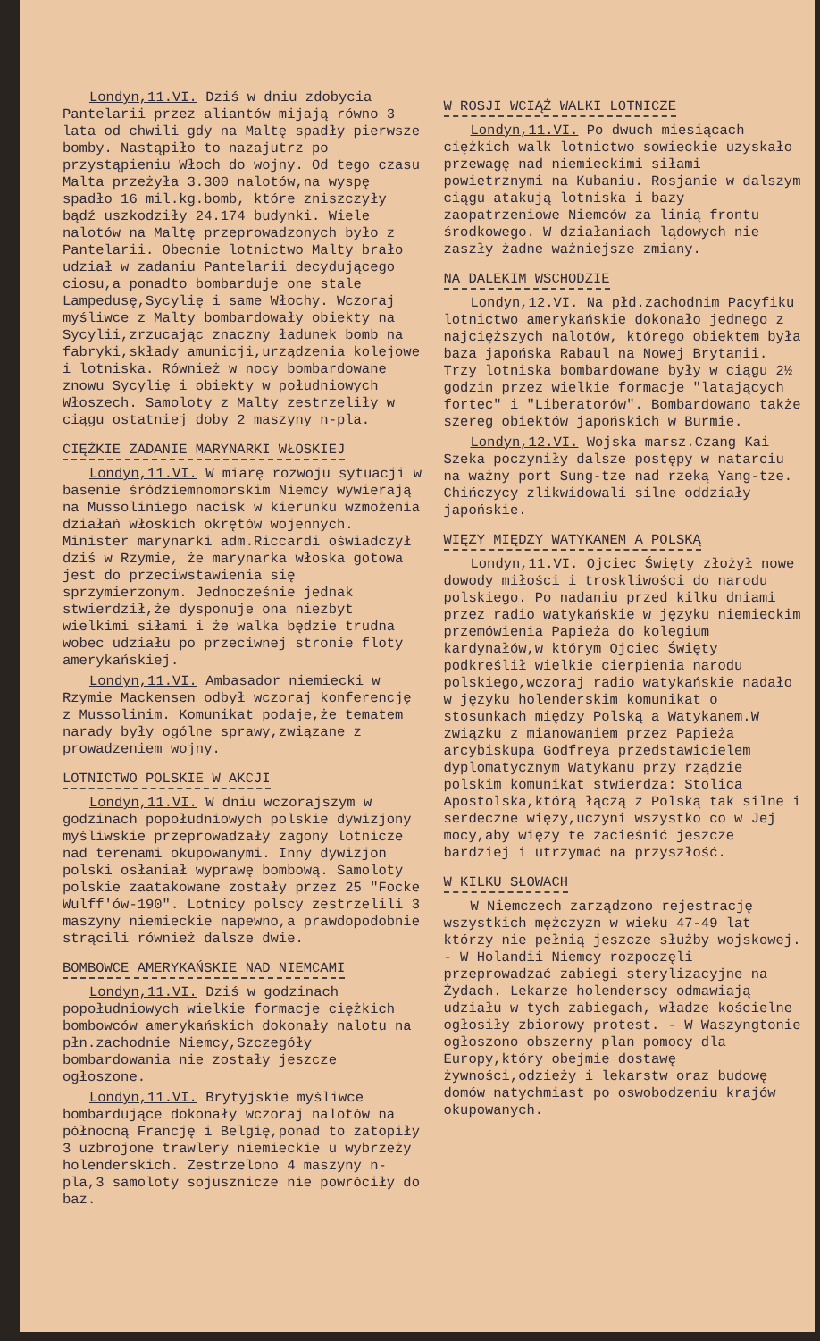Londyn,11.VI. Dziś w dniu zdobycia Pantelarii przez aliantów mijają równo 3 lata od chwili gdy na Maltę spadły pierwsze bomby. Nastąpiło to nazajutrz po przystąpieniu Włoch do wojny. Od tego czasu Malta przeżyła 3.300 nalotów,na wyspę spadło 16 mil.kg.bomb, które zniszczyły bądź uszkodziły 24.174 budynki. Wiele nalotów na Maltę przeprowadzonych było z Pantelarii. Obecnie lotnictwo Malty brało udział w zadaniu Pantelarii decydującego ciosu,a ponadto bombarduje one stale Lampedusę,Sycylię i same Włochy. Wczoraj myśliwce z Malty bombardowały obiekty na Sycylii,zrzucając znaczny ładunek bomb na fabryki,składy amunicji,urządzenia kolejowe i lotniska. Również w nocy bombardowane znowu Sycylię i obiekty w południowych Włoszech. Samoloty z Malty zestrzeliły w ciągu ostatniej doby 2 maszyny n-pla.
CIĘŻKIE ZADANIE MARYNARKI WŁOSKIEJ
Londyn,11.VI. W miarę rozwoju sytuacji w basenie śródziemnomorskim Niemcy wywierają na Mussoliniego nacisk w kierunku wzmożenia działań włoskich okrętów wojennych. Minister marynarki adm.Riccardi oświadczył dziś w Rzymie, że marynarka włoska gotowa jest do przeciwstawienia się sprzymierzonym. Jednocześnie jednak stwierdził,że dysponuje ona niezbyt wielkimi siłami i że walka będzie trudna wobec udziału po przeciwnej stronie floty amerykańskiej.
Londyn,11.VI. Ambasador niemiecki w Rzymie Mackensen odbył wczoraj konferencję z Mussolinim. Komunikat podaje,że tematem narady były ogólne sprawy,związane z prowadzeniem wojny.
LOTNICTWO POLSKIE W AKCJI
Londyn,11.VI. W dniu wczorajszym w godzinach popołudniowych polskie dywizjony myśliwskie przeprowadzały zagony lotnicze nad terenami okupowanymi. Inny dywizjon polski osłaniał wyprawę bombową. Samoloty polskie zaatakowane zostały przez 25 "Focke Wulff'ów-190". Lotnicy polscy zestrzelili 3 maszyny niemieckie napewno,a prawdopodobnie strącili również dalsze dwie.
BOMBOWCE AMERYKAŃSKIE NAD NIEMCAMI
Londyn,11.VI. Dziś w godzinach popołudniowych wielkie formacje ciężkich bombowców amerykańskich dokonały nalotu na płn.zachodnie Niemcy,Szczegóły bombardowania nie zostały jeszcze ogłoszone.
Londyn,11.VI. Brytyjskie myśliwce bombardujące dokonały wczoraj nalotów na północną Francję i Belgię,ponad to zatopiły 3 uzbrojone trawlery niemieckie u wybrzeży holenderskich. Zestrzelono 4 maszyny n-pla,3 samoloty sojusznicze nie powróciły do baz.
W ROSJI WCIĄŻ WALKI LOTNICZE
Londyn,11.VI. Po dwuch miesiącach ciężkich walk lotnictwo sowieckie uzyskało przewagę nad niemieckimi siłami powietrznymi na Kubaniu. Rosjanie w dalszym ciągu atakują lotniska i bazy zaopatrzeniowe Niemców za linią frontu środkowego. W działaniach lądowych nie zaszły żadne ważniejsze zmiany.
NA DALEKIM WSCHODZIE
Londyn,12.VI. Na płd.zachodnim Pacyfiku lotnictwo amerykańskie dokonało jednego z najcięższych nalotów, którego obiektem była baza japońska Rabaul na Nowej Brytanii. Trzy lotniska bombardowane były w ciągu 2½ godzin przez wielkie formacje "latających fortec" i "Liberatorów". Bombardowano także szereg obiektów japońskich w Burmie.
Londyn,12.VI. Wojska marsz.Czang Kai Szeka poczyniły dalsze postępy w natarciu na ważny port Sung-tze nad rzeką Yang-tze. Chińczycy zlikwidowali silne oddziały japońskie.
WIĘZY MIĘDZY WATYKANEM A POLSKĄ
Londyn,11.VI. Ojciec Święty złożył nowe dowody miłości i troskliwości do narodu polskiego. Po nadaniu przed kilku dniami przez radio watykańskie w języku niemieckim przemówienia Papieża do kolegium kardynałów,w którym Ojciec Święty podkreślił wielkie cierpienia narodu polskiego,wczoraj radio watykańskie nadało w języku holenderskim komunikat o stosunkach między Polską a Watykanem.W związku z mianowaniem przez Papieża arcybiskupa Godfreya przedstawicielem dyplomatycznym Watykanu przy rządzie polskim komunikat stwierdza: Stolica Apostolska,którą łączą z Polską tak silne i serdeczne więzy,uczyni wszystko co w Jej mocy,aby więzy te zacieśnić jeszcze bardziej i utrzymać na przyszłość.
W KILKU SŁOWACH
W Niemczech zarządzono rejestrację wszystkich mężczyzn w wieku 47-49 lat którzy nie pełnią jeszcze służby wojskowej. - W Holandii Niemcy rozpoczęli przeprowadzać zabiegi sterylizacyjne na Żydach. Lekarze holenderscy odmawiają udziału w tych zabiegach, władze kościelne ogłosiły zbiorowy protest. - W Waszyngtonie ogłoszono obszerny plan pomocy dla Europy,który obejmie dostawę żywności,odzieży i lekarstw oraz budowę domów natychmiast po oswobodzeniu krajów okupowanych.